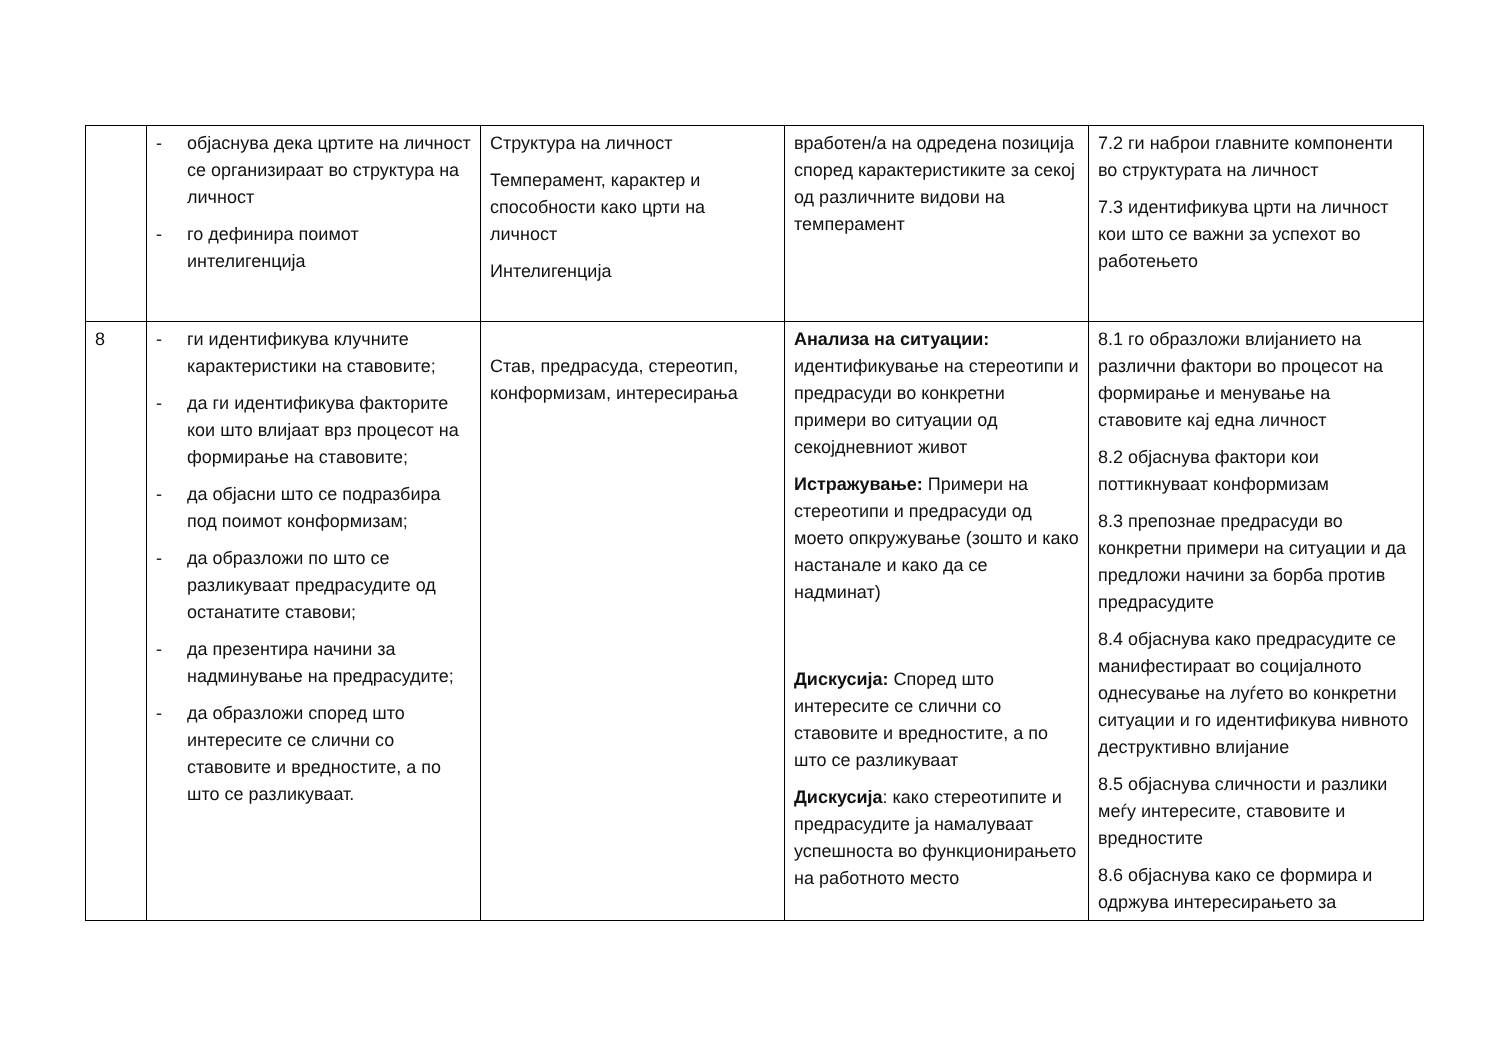| | - објаснува дека цртите на личност се организираат во структура на личност - го дефинира поимот интелигенција | Структура на личност Темперамент, карактер и способности како црти на личност Интелигенција | вработен/а на одредена позиција според карактеристиките за секој од различните видови на темперамент | 7.2 ги наброи главните компоненти во структурата на личност 7.3 идентификува црти на личност кои што се важни за успехот во работењето |
| 8 | - ги идентификува клучните карактеристики на ставовите; - да ги идентификува факторите кои што влијаат врз процесот на формирање на ставовите; - да објасни што се подразбира под поимот конформизам; - да образложи по што се разликуваат предрасудите од останатите ставови; - да презентира начини за надминување на предрасудите; - да образложи според што интересите се слични со ставовите и вредностите, а по што се разликуваат. | Став, предрасуда, стереотип, конформизам, интересирања | Анализа на ситуации: идентификување на стереотипи и предрасуди во конкретни примери во ситуации од секојдневниот живот Истражување: Примери на стереотипи и предрасуди од моето опкружување (зошто и како настанале и како да се надминат) Дискусија: Според што интересите се слични со ставовите и вредностите, а по што се разликуваат Дискусија : како стереотипите и предрасудите ја намалуваат успешноста во функционирањето на работното место | 8.1 го образложи влијанието на различни фактори во процесот на формирање и менување на ставовите кај една личност 8.2 објаснува фактори кои поттикнуваат конформизам 8.3 препознае предрасуди во конкретни примери на ситуации и да предложи начини за борба против предрасудите 8.4 објаснува како предрасудите се манифестираат во социјалното однесување на луѓето во конкретни ситуации и го идентификува нивното деструктивно влијание 8.5 објаснува сличности и разлики меѓу интересите, ставовите и вредностите 8.6 објаснува како се формира и одржува интересирањето за |